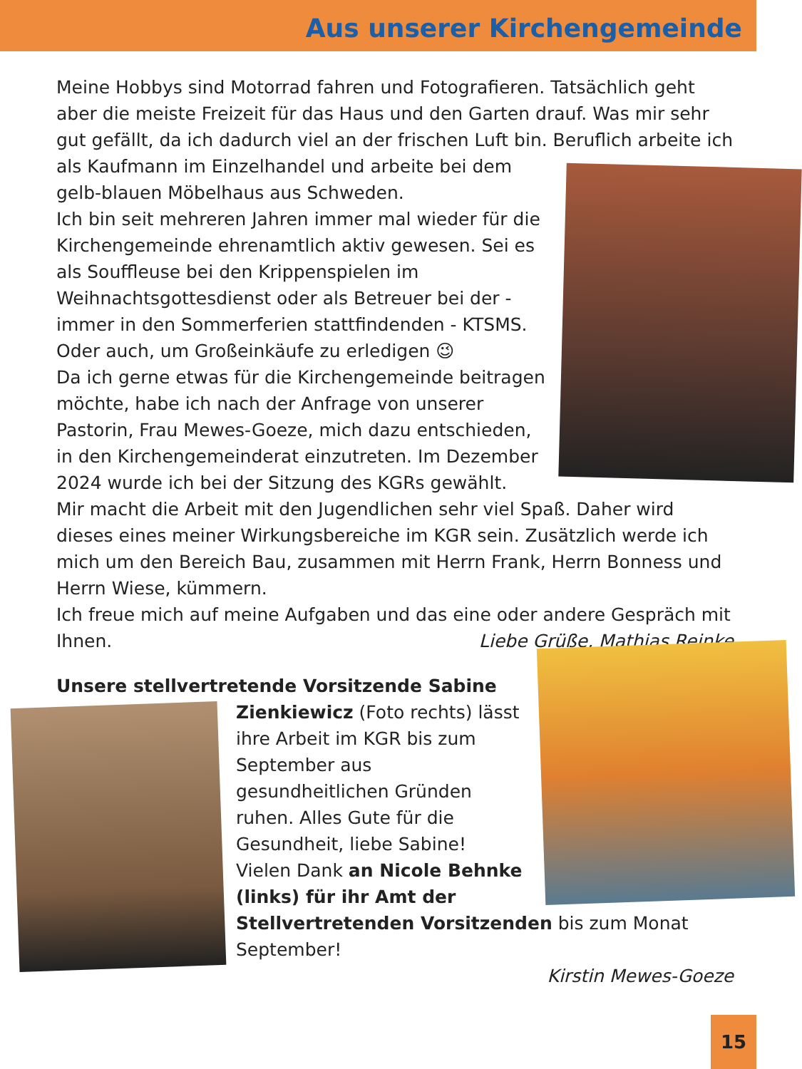Aus unserer Kirchengemeinde
Meine Hobbys sind Motorrad fahren und Fotografieren. Tatsächlich geht aber die meiste Freizeit für das Haus und den Garten drauf. Was mir sehr gut gefällt, da ich dadurch viel an der frischen Luft bin. Beruflich arbeite ich als Kaufmann im Einzelhandel und arbeite bei dem gelb-blauen Möbelhaus aus Schweden.
Ich bin seit mehreren Jahren immer mal wieder für die Kirchengemeinde ehrenamtlich aktiv gewesen. Sei es als Souffleuse bei den Krippenspielen im Weihnachtsgottesdienst oder als Betreuer bei der - immer in den Sommerferien stattfindenden - KTSMS. Oder auch, um Großeinkäufe zu erledigen 😉
Da ich gerne etwas für die Kirchengemeinde beitragen möchte, habe ich nach der Anfrage von unserer Pastorin, Frau Mewes-Goeze, mich dazu entschieden, in den Kirchengemeinderat einzutreten. Im Dezember 2024 wurde ich bei der Sitzung des KGRs gewählt.
Mir macht die Arbeit mit den Jugendlichen sehr viel Spaß. Daher wird dieses eines meiner Wirkungsbereiche im KGR sein. Zusätzlich werde ich mich um den Bereich Bau, zusammen mit Herrn Frank, Herrn Bonness und Herrn Wiese, kümmern.
Ich freue mich auf meine Aufgaben und das eine oder andere Gespräch mit Ihnen. Liebe Grüße, Mathias Reinke
Unsere stellvertretende Vorsitzende Sabine
Zienkiewicz (Foto rechts) lässt ihre Arbeit im KGR bis zum September aus gesundheitlichen Gründen ruhen. Alles Gute für die Gesundheit, liebe Sabine!
Vielen Dank an Nicole Behnke (links) für ihr Amt der Stellvertretenden Vorsitzenden bis zum Monat September!
Kirstin Mewes-Goeze
15